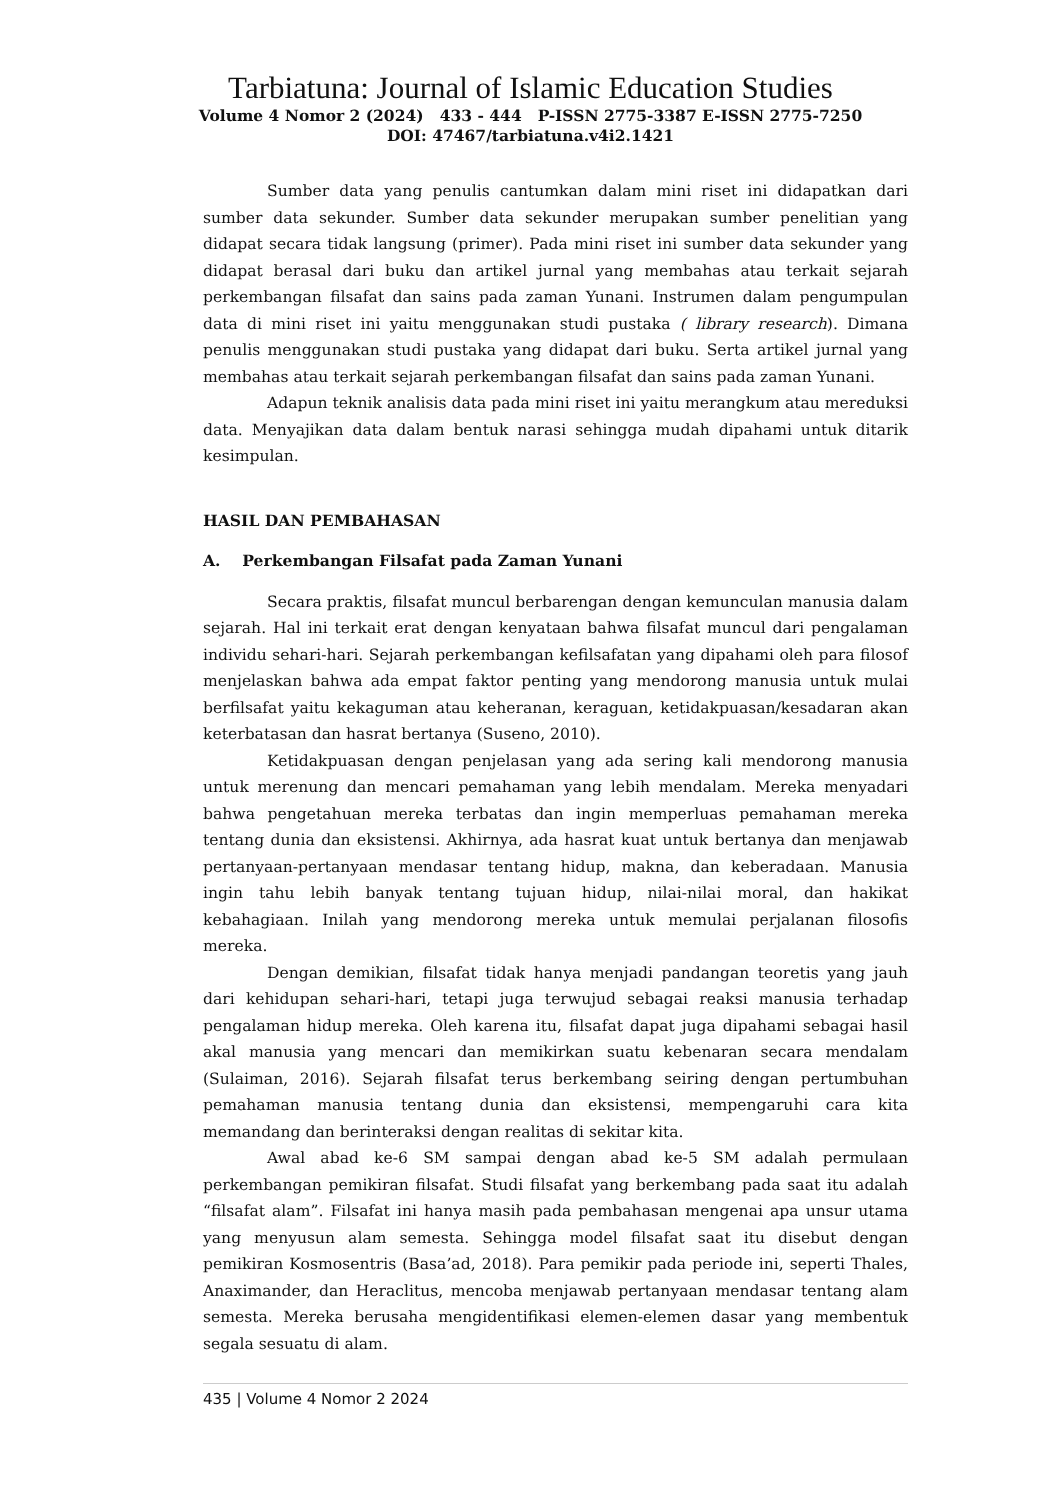Tarbiatuna: Journal of Islamic Education Studies
Volume 4 Nomor 2 (2024) 433 - 444 P-ISSN 2775-3387 E-ISSN 2775-7250
DOI: 47467/tarbiatuna.v4i2.1421
Sumber data yang penulis cantumkan dalam mini riset ini didapatkan dari sumber data sekunder. Sumber data sekunder merupakan sumber penelitian yang didapat secara tidak langsung (primer). Pada mini riset ini sumber data sekunder yang didapat berasal dari buku dan artikel jurnal yang membahas atau terkait sejarah perkembangan filsafat dan sains pada zaman Yunani. Instrumen dalam pengumpulan data di mini riset ini yaitu menggunakan studi pustaka ( library research). Dimana penulis menggunakan studi pustaka yang didapat dari buku. Serta artikel jurnal yang membahas atau terkait sejarah perkembangan filsafat dan sains pada zaman Yunani.
Adapun teknik analisis data pada mini riset ini yaitu merangkum atau mereduksi data. Menyajikan data dalam bentuk narasi sehingga mudah dipahami untuk ditarik kesimpulan.
HASIL DAN PEMBAHASAN
A. Perkembangan Filsafat pada Zaman Yunani
Secara praktis, filsafat muncul berbarengan dengan kemunculan manusia dalam sejarah. Hal ini terkait erat dengan kenyataan bahwa filsafat muncul dari pengalaman individu sehari-hari. Sejarah perkembangan kefilsafatan yang dipahami oleh para filosof menjelaskan bahwa ada empat faktor penting yang mendorong manusia untuk mulai berfilsafat yaitu kekaguman atau keheranan, keraguan, ketidakpuasan/kesadaran akan keterbatasan dan hasrat bertanya (Suseno, 2010).
Ketidakpuasan dengan penjelasan yang ada sering kali mendorong manusia untuk merenung dan mencari pemahaman yang lebih mendalam. Mereka menyadari bahwa pengetahuan mereka terbatas dan ingin memperluas pemahaman mereka tentang dunia dan eksistensi. Akhirnya, ada hasrat kuat untuk bertanya dan menjawab pertanyaan-pertanyaan mendasar tentang hidup, makna, dan keberadaan. Manusia ingin tahu lebih banyak tentang tujuan hidup, nilai-nilai moral, dan hakikat kebahagiaan. Inilah yang mendorong mereka untuk memulai perjalanan filosofis mereka.
Dengan demikian, filsafat tidak hanya menjadi pandangan teoretis yang jauh dari kehidupan sehari-hari, tetapi juga terwujud sebagai reaksi manusia terhadap pengalaman hidup mereka. Oleh karena itu, filsafat dapat juga dipahami sebagai hasil akal manusia yang mencari dan memikirkan suatu kebenaran secara mendalam (Sulaiman, 2016). Sejarah filsafat terus berkembang seiring dengan pertumbuhan pemahaman manusia tentang dunia dan eksistensi, mempengaruhi cara kita memandang dan berinteraksi dengan realitas di sekitar kita.
Awal abad ke-6 SM sampai dengan abad ke-5 SM adalah permulaan perkembangan pemikiran filsafat. Studi filsafat yang berkembang pada saat itu adalah “filsafat alam”. Filsafat ini hanya masih pada pembahasan mengenai apa unsur utama yang menyusun alam semesta. Sehingga model filsafat saat itu disebut dengan pemikiran Kosmosentris (Basa’ad, 2018). Para pemikir pada periode ini, seperti Thales, Anaximander, dan Heraclitus, mencoba menjawab pertanyaan mendasar tentang alam semesta. Mereka berusaha mengidentifikasi elemen-elemen dasar yang membentuk segala sesuatu di alam.
435 | Volume 4 Nomor 2 2024